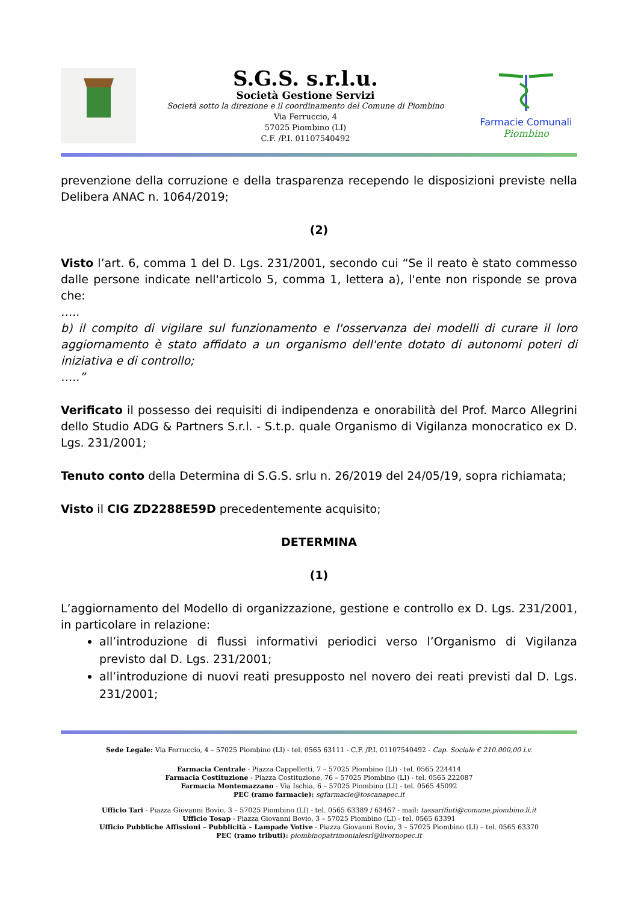S.G.S. s.r.l.u.
Società Gestione Servizi
Società sotto la direzione e il coordinamento del Comune di Piombino
Via Ferruccio, 4
57025 Piombino (LI)
C.F. /P.I. 01107540492
Farmacie Comunali
Piombino
prevenzione della corruzione e della trasparenza recependo le disposizioni previste nella Delibera ANAC n. 1064/2019;
(2)
Visto l’art. 6, comma 1 del D. Lgs. 231/2001, secondo cui “Se il reato è stato commesso dalle persone indicate nell'articolo 5, comma 1, lettera a), l'ente non risponde se prova che:
…..
b) il compito di vigilare sul funzionamento e l'osservanza dei modelli di curare il loro aggiornamento è stato affidato a un organismo dell'ente dotato di autonomi poteri di iniziativa e di controllo;
…..”
Verificato il possesso dei requisiti di indipendenza e onorabilità del Prof. Marco Allegrini dello Studio ADG & Partners S.r.l. - S.t.p. quale Organismo di Vigilanza monocratico ex D. Lgs. 231/2001;
Tenuto conto della Determina di S.G.S. srlu n. 26/2019 del 24/05/19, sopra richiamata;
Visto il CIG ZD2288E59D precedentemente acquisito;
DETERMINA
(1)
L’aggiornamento del Modello di organizzazione, gestione e controllo ex D. Lgs. 231/2001, in particolare in relazione:
all’introduzione di flussi informativi periodici verso l’Organismo di Vigilanza previsto dal D. Lgs. 231/2001;
all’introduzione di nuovi reati presupposto nel novero dei reati previsti dal D. Lgs. 231/2001;
Sede Legale: Via Ferruccio, 4 – 57025 Piombino (LI) - tel. 0565 63111 - C.F. /P.I. 01107540492 - Cap. Sociale € 210.000,00 i.v.
Farmacia Centrale - Piazza Cappelletti, 7 – 57025 Piombino (LI) - tel. 0565 224414
Farmacia Costituzione - Piazza Costituzione, 76 – 57025 Piombino (LI) - tel. 0565 222087
Farmacia Montemazzano - Via Ischia, 6 – 57025 Piombino (LI) - tel. 0565 45092
PEC (ramo farmacie): sgfarmacie@toscanapec.it
Ufficio Tari - Piazza Giovanni Bovio, 3 – 57025 Piombino (LI) - tel. 0565 63389 / 63467 - mail: tassarifiuti@comune.piombino.li.it
Ufficio Tosap - Piazza Giovanni Bovio, 3 – 57025 Piombino (LI) - tel. 0565 63391
Ufficio Pubbliche Affissioni – Pubblicità – Lampade Votive - Piazza Giovanni Bovio, 3 – 57025 Piombino (LI) – tel. 0565 63370
PEC (ramo tributi): piombinopatrimonialesrl@livornopec.it